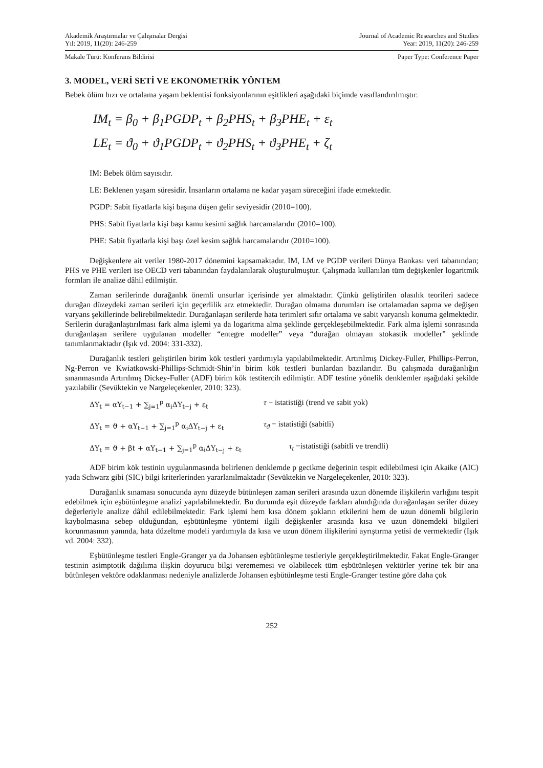Akademik Araştırmalar ve Çalışmalar Dergisi
Yıl: 2019, 11(20): 246-259 Journal of Academic Researches and Studies
Year: 2019, 11(20): 246-259
Makale Türü: Konferans Bildirisi Paper Type: Conference Paper
3. MODEL, VERİ SETİ VE EKONOMETRİK YÖNTEM
Bebek ölüm hızı ve ortalama yaşam beklentisi fonksiyonlarının eşitlikleri aşağıdaki biçimde vasıflandırılmıştır.
IM<sub>t</sub> = β<sub>0</sub> + β<sub>1</sub>PGDP<sub>t</sub> + β<sub>2</sub>PHS<sub>t</sub> + β<sub>3</sub>PHE<sub>t</sub> + ε<sub>t</sub>
LE<sub>t</sub> = ϑ<sub>0</sub> + ϑ<sub>1</sub>PGDP<sub>t</sub> + ϑ<sub>2</sub>PHS<sub>t</sub> + ϑ<sub>3</sub>PHE<sub>t</sub> + ζ<sub>t</sub>
IM: Bebek ölüm sayısıdır.
LE: Beklenen yaşam süresidir. İnsanların ortalama ne kadar yaşam süreceğini ifade etmektedir.
PGDP: Sabit fiyatlarla kişi başına düşen gelir seviyesidir (2010=100).
PHS: Sabit fiyatlarla kişi başı kamu kesimi sağlık harcamalarıdır (2010=100).
PHE: Sabit fiyatlarla kişi başı özel kesim sağlık harcamalarıdır (2010=100).
Değişkenlere ait veriler 1980-2017 dönemini kapsamaktadır. IM, LM ve PGDP verileri Dünya Bankası veri tabanından; PHS ve PHE verileri ise OECD veri tabanından faydalanılarak oluşturulmuştur. Çalışmada kullanılan tüm değişkenler logaritmik formları ile analize dâhil edilmiştir.
Zaman serilerinde durağanlık önemli unsurlar içerisinde yer almaktadır. Çünkü geliştirilen olasılık teorileri sadece durağan düzeydeki zaman serileri için geçerlilik arz etmektedir. Durağan olmama durumları ise ortalamadan sapma ve değişen varyans şekillerinde belirebilmektedir. Durağanlaşan serilerde hata terimleri sıfır ortalama ve sabit varyanslı konuma gelmektedir. Serilerin durağanlaştırılması fark alma işlemi ya da logaritma alma şeklinde gerçekleşebilmektedir. Fark alma işlemi sonrasında durağanlaşan serilere uygulanan modeller “entegre modeller” veya “durağan olmayan stokastik modeller” şeklinde tanımlanmaktadır (Işık vd. 2004: 331-332).
Durağanlık testleri geliştirilen birim kök testleri yardımıyla yapılabilmektedir. Artırılmış Dickey-Fuller, Phillips-Perron, Ng-Perron ve Kwiatkowski-Phillips-Schmidt-Shin’in birim kök testleri bunlardan bazılarıdır. Bu çalışmada durağanlığın sınanmasında Artırılmış Dickey-Fuller (ADF) birim kök testitercih edilmiştir. ADF testine yönelik denklemler aşağıdaki şekilde yazılabilir (Sevüktekin ve Nargeleçekenler, 2010: 323).
ΔY<sub>t</sub> = αY<sub>t−1</sub> + ∑<sub>j=1</sub><sup>p</sup> α<sub>i</sub>ΔY<sub>t−j</sub> + ε<sub>t</sub> τ − istatistiği (trend ve sabit yok)
ΔY<sub>t</sub> = ϑ + αY<sub>t−1</sub> + ∑<sub>j=1</sub><sup>p</sup> α<sub>i</sub>ΔY<sub>t−j</sub> + ε<sub>t</sub> τ<sub>ϑ</sub> − istatistiği (sabitli)
ΔY<sub>t</sub> = ϑ + βt + αY<sub>t−1</sub> + ∑<sub>j=1</sub><sup>p</sup> α<sub>i</sub>ΔY<sub>t−j</sub> + ε<sub>t</sub> τ<sub>t</sub> −istatistiği (sabitli ve trendli)
ADF birim kök testinin uygulanmasında belirlenen denklemde p gecikme değerinin tespit edilebilmesi için Akaike (AIC) yada Schwarz gibi (SIC) bilgi kriterlerinden yararlanılmaktadır (Sevüktekin ve Nargeleçekenler, 2010: 323).
Durağanlık sınaması sonucunda aynı düzeyde bütünleşen zaman serileri arasında uzun dönemde ilişkilerin varlığını tespit edebilmek için eşbütünleşme analizi yapılabilmektedir. Bu durumda eşit düzeyde farkları alındığında durağanlaşan seriler düzey değerleriyle analize dâhil edilebilmektedir. Fark işlemi hem kısa dönem şokların etkilerini hem de uzun dönemli bilgilerin kaybolmasına sebep olduğundan, eşbütünleşme yöntemi ilgili değişkenler arasında kısa ve uzun dönemdeki bilgileri korunmasının yanında, hata düzeltme modeli yardımıyla da kısa ve uzun dönem ilişkilerini ayrıştırma yetisi de vermektedir (Işık vd. 2004: 332).
Eşbütünleşme testleri Engle-Granger ya da Johansen eşbütünleşme testleriyle gerçekleştirilmektedir. Fakat Engle-Granger testinin asimptotik dağılıma ilişkin doyurucu bilgi verememesi ve olabilecek tüm eşbütünleşen vektörler yerine tek bir ana bütünleşen vektöre odaklanması nedeniyle analizlerde Johansen eşbütünleşme testi Engle-Granger testine göre daha çok
252